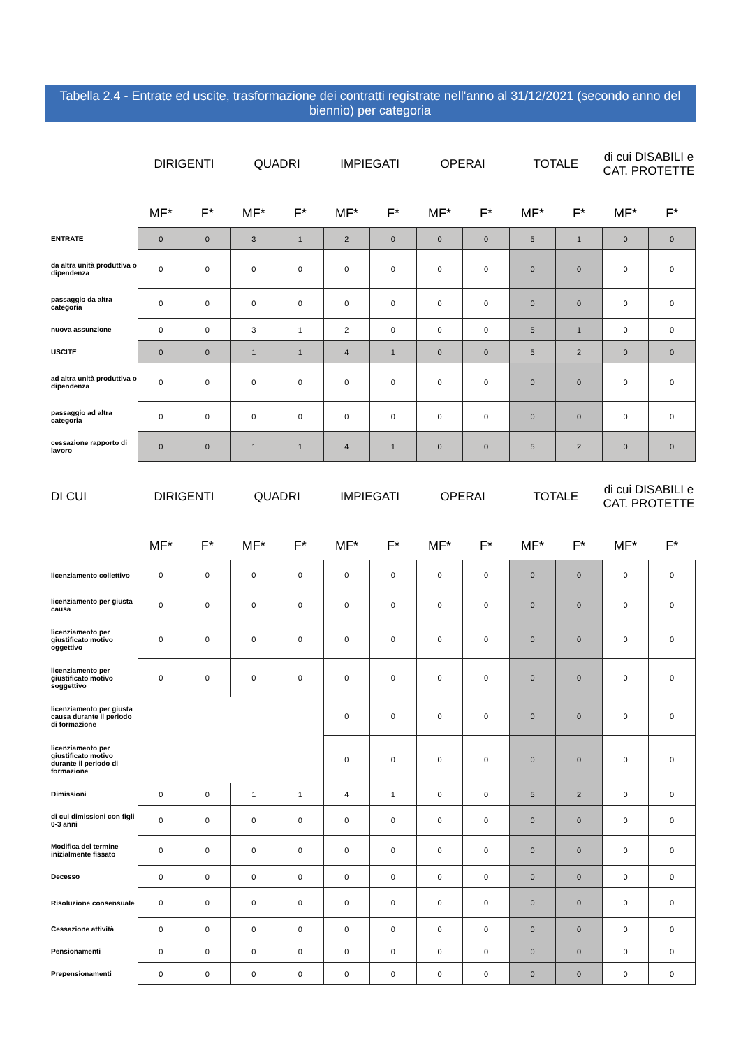Tabella 2.4 - Entrate ed uscite, trasformazione dei contratti registrate nell'anno al 31/12/2021 (secondo anno del biennio) per categoria
| | DIRIGENTI | | QUADRI | | IMPIEGATI | | OPERAI | | TOTALE | | di cui DISABILI e CAT. PROTETTE | |
| --- | --- | --- | --- | --- | --- | --- | --- | --- | --- | --- | --- | --- |
| | MF* | F* | MF* | F* | MF* | F* | MF* | F* | MF* | F* | MF* | F* |
| ENTRATE | 0 | 0 | 3 | 1 | 2 | 0 | 0 | 0 | 5 | 1 | 0 | 0 |
| da altra unità produttiva o dipendenza | 0 | 0 | 0 | 0 | 0 | 0 | 0 | 0 | 0 | 0 | 0 | 0 |
| passaggio da altra categoria | 0 | 0 | 0 | 0 | 0 | 0 | 0 | 0 | 0 | 0 | 0 | 0 |
| nuova assunzione | 0 | 0 | 3 | 1 | 2 | 0 | 0 | 0 | 5 | 1 | 0 | 0 |
| USCITE | 0 | 0 | 1 | 1 | 4 | 1 | 0 | 0 | 5 | 2 | 0 | 0 |
| ad altra unità produttiva o dipendenza | 0 | 0 | 0 | 0 | 0 | 0 | 0 | 0 | 0 | 0 | 0 | 0 |
| passaggio ad altra categoria | 0 | 0 | 0 | 0 | 0 | 0 | 0 | 0 | 0 | 0 | 0 | 0 |
| cessazione rapporto di lavoro | 0 | 0 | 1 | 1 | 4 | 1 | 0 | 0 | 5 | 2 | 0 | 0 |
| DI CUI | DIRIGENTI | | QUADRI | | IMPIEGATI | | OPERAI | | TOTALE | | di cui DISABILI e CAT. PROTETTE | |
| | MF* | F* | MF* | F* | MF* | F* | MF* | F* | MF* | F* | MF* | F* |
| licenziamento collettivo | 0 | 0 | 0 | 0 | 0 | 0 | 0 | 0 | 0 | 0 | 0 | 0 |
| licenziamento per giusta causa | 0 | 0 | 0 | 0 | 0 | 0 | 0 | 0 | 0 | 0 | 0 | 0 |
| licenziamento per giustificato motivo oggettivo | 0 | 0 | 0 | 0 | 0 | 0 | 0 | 0 | 0 | 0 | 0 | 0 |
| licenziamento per giustificato motivo soggettivo | 0 | 0 | 0 | 0 | 0 | 0 | 0 | 0 | 0 | 0 | 0 | 0 |
| licenziamento per giusta causa durante il periodo di formazione | | | | | 0 | 0 | 0 | 0 | 0 | 0 | 0 | 0 |
| licenziamento per giustificato motivo durante il periodo di formazione | | | | | 0 | 0 | 0 | 0 | 0 | 0 | 0 | 0 |
| Dimissioni | 0 | 0 | 1 | 1 | 4 | 1 | 0 | 0 | 5 | 2 | 0 | 0 |
| di cui dimissioni con figli 0-3 anni | 0 | 0 | 0 | 0 | 0 | 0 | 0 | 0 | 0 | 0 | 0 | 0 |
| Modifica del termine inizialmente fissato | 0 | 0 | 0 | 0 | 0 | 0 | 0 | 0 | 0 | 0 | 0 | 0 |
| Decesso | 0 | 0 | 0 | 0 | 0 | 0 | 0 | 0 | 0 | 0 | 0 | 0 |
| Risoluzione consensuale | 0 | 0 | 0 | 0 | 0 | 0 | 0 | 0 | 0 | 0 | 0 | 0 |
| Cessazione attività | 0 | 0 | 0 | 0 | 0 | 0 | 0 | 0 | 0 | 0 | 0 | 0 |
| Pensionamenti | 0 | 0 | 0 | 0 | 0 | 0 | 0 | 0 | 0 | 0 | 0 | 0 |
| Prepensionamenti | 0 | 0 | 0 | 0 | 0 | 0 | 0 | 0 | 0 | 0 | 0 | 0 |